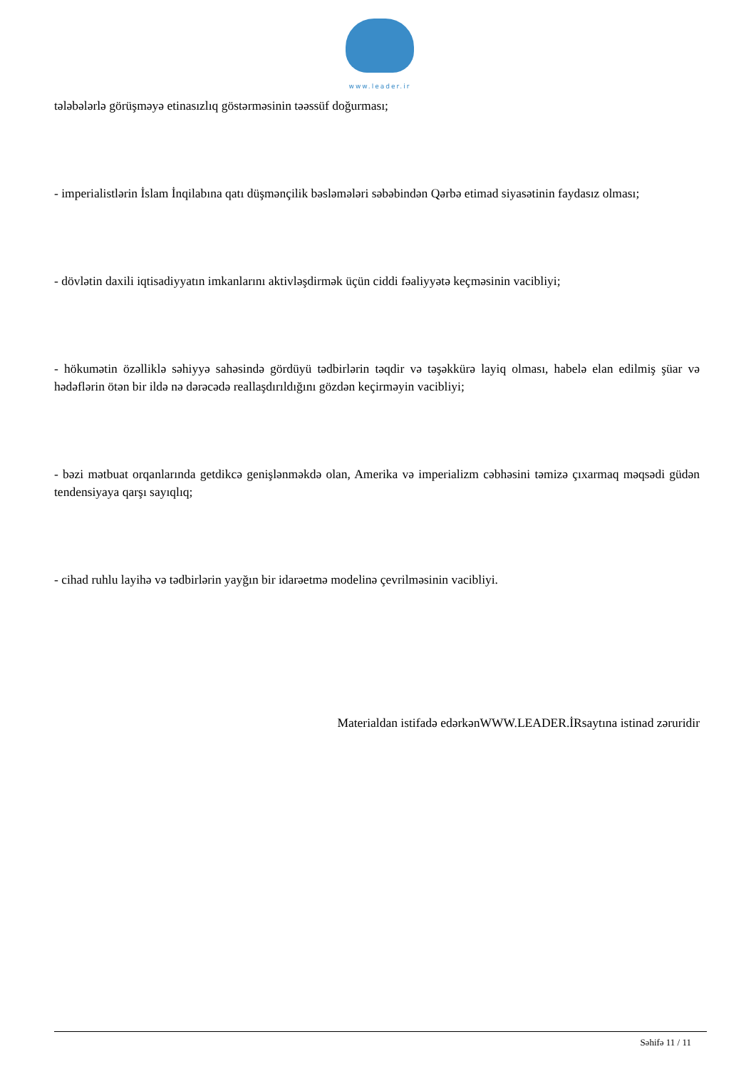www.leader.ir
tələbələrlə görüşməyə etinasızlıq göstərməsinin təəssüf doğurması;
- imperialistlərin İslam İnqilabına qatı düşmənçilik bəsləmələri səbəbindən Qərbə etimad siyasətinin faydasız olması;
- dövlətin daxili iqtisadiyyatın imkanlarını aktivləşdirmək üçün ciddi fəaliyyətə keçməsinin vacibliyi;
- hökumətin özəlliklə səhiyyə sahəsində gördüyü tədbirlərin təqdir və təşəkkürə layiq olması, habelə elan edilmiş şüar və hədəflərin ötən bir ildə nə dərəcədə reallaşdırıldığını gözdən keçirməyin vacibliyi;
- bəzi mətbuat orqanlarında getdikcə genişlənməkdə olan, Amerika və imperializm cəbhəsini təmizə çıxarmaq məqsədi güdən tendensiyaya qarşı sayıqlıq;
- cihad ruhlu layihə və tədbirlərin yayğın bir idarəetmə modelinə çevrilməsinin vacibliyi.
Materialdan istifadə edərkənWWW.LEADER.İRsaytına istinad zəruridir
Səhifə 11 / 11